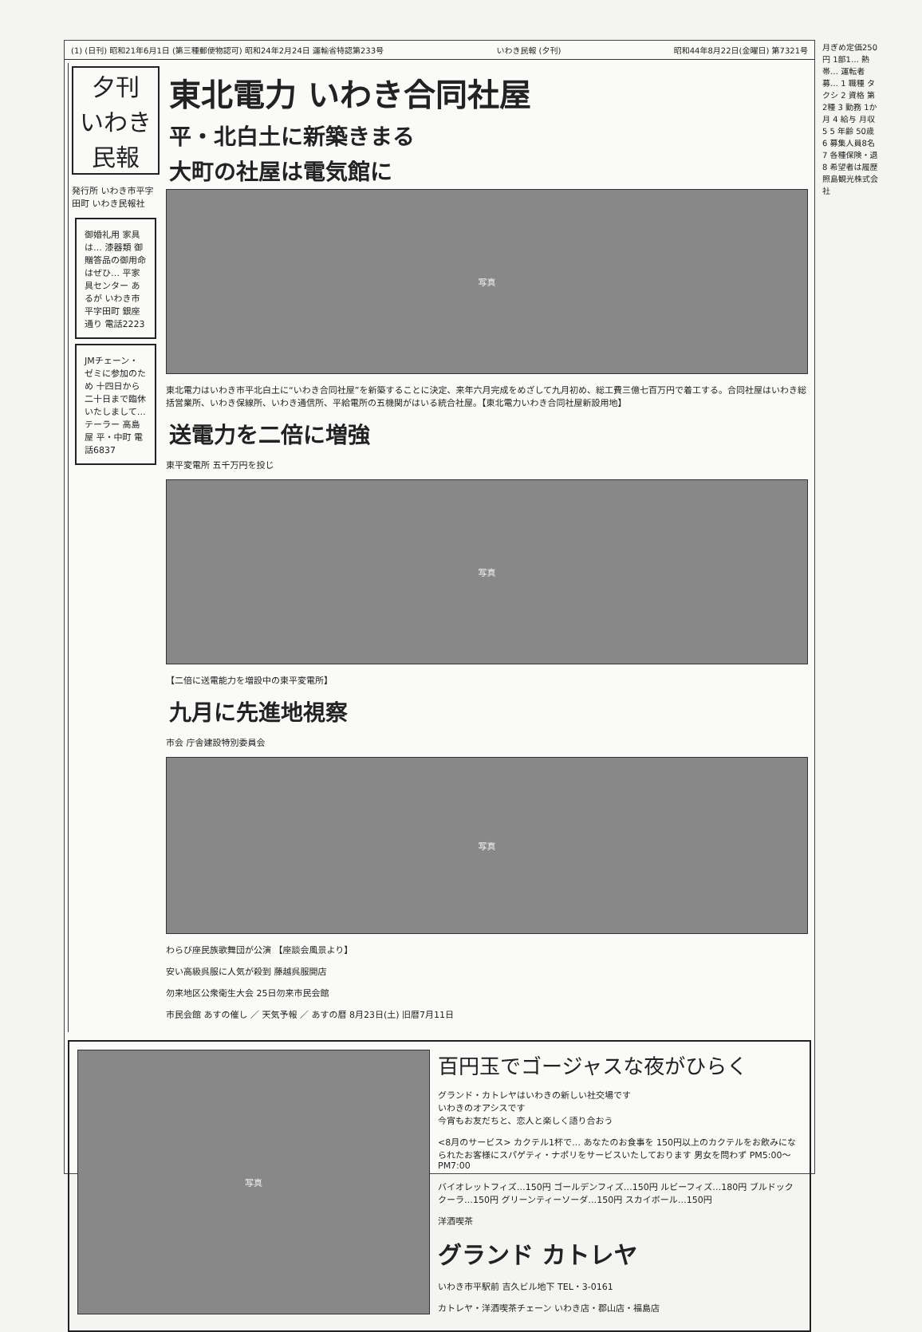(1) (日刊) 昭和21年6月1日 (第三種郵便物認可) 昭和24年2月24日 運輸省特認第233号 いわき民報 (夕刊) 昭和44年8月22日(金曜日) 第7321号
夕刊
いわき民報
発行所 いわき市平字田町 いわき民報社
御婚礼用 家具は… 漆器類 御贈答品の御用命はぜひ… 平家具センター あるが いわき市平字田町 銀座通り 電話2223
JMチェーン・ゼミに参加のため 十四日から二十日まで臨休いたしまして… テーラー 高島屋 平・中町 電話6837
東北電力 いわき合同社屋
平・北白土に新築きまる
大町の社屋は電気館に
写真
東北電力はいわき市平北白土に“いわき合同社屋”を新築することに決定、来年六月完成をめざして九月初め、総工費三億七百万円で着工する。合同社屋はいわき総括営業所、いわき保線所、いわき通信所、平給電所の五機関がはいる統合社屋。【東北電力いわき合同社屋新設用地】
送電力を二倍に増強
東平変電所 五千万円を投じ
写真
【二倍に送電能力を増設中の東平変電所】
九月に先進地視察
市会 庁舎建設特別委員会
写真
わらび座民族歌舞団が公演 【座談会風景より】
安い高級呉服に人気が殺到 藤越呉服開店
勿来地区公衆衛生大会 25日勿来市民会館
市民会館 あすの催し ／ 天気予報 ／ あすの暦 8月23日(土) 旧暦7月11日
写真
百円玉でゴージャスな夜がひらく
グランド・カトレヤはいわきの新しい社交場です
いわきのオアシスです
今宵もお友だちと、恋人と楽しく語り合おう
<8月のサービス> カクテル1杯で… あなたのお食事を 150円以上のカクテルをお飲みになられたお客様にスパゲティ・ナポリをサービスいたしております 男女を問わず PM5:00〜PM7:00
バイオレットフィズ…150円 ゴールデンフィズ…150円 ルビーフィズ…180円 ブルドッククーラ…150円 グリーンティーソーダ…150円 スカイボール…150円
洋酒喫茶
グランド カトレヤ
いわき市平駅前 吉久ビル地下 TEL・3-0161
カトレヤ・洋酒喫茶チェーン いわき店・郡山店・福島店
月ぎめ定価250円 1部1… 熱帯… 運転者募… 1 職種 タクシ 2 資格 第2種 3 勤務 1か月 4 給与 月収5 5 年齢 50歳 6 募集人員8名 7 各種保険・退 8 希望者は履歴 照島観光株式会社